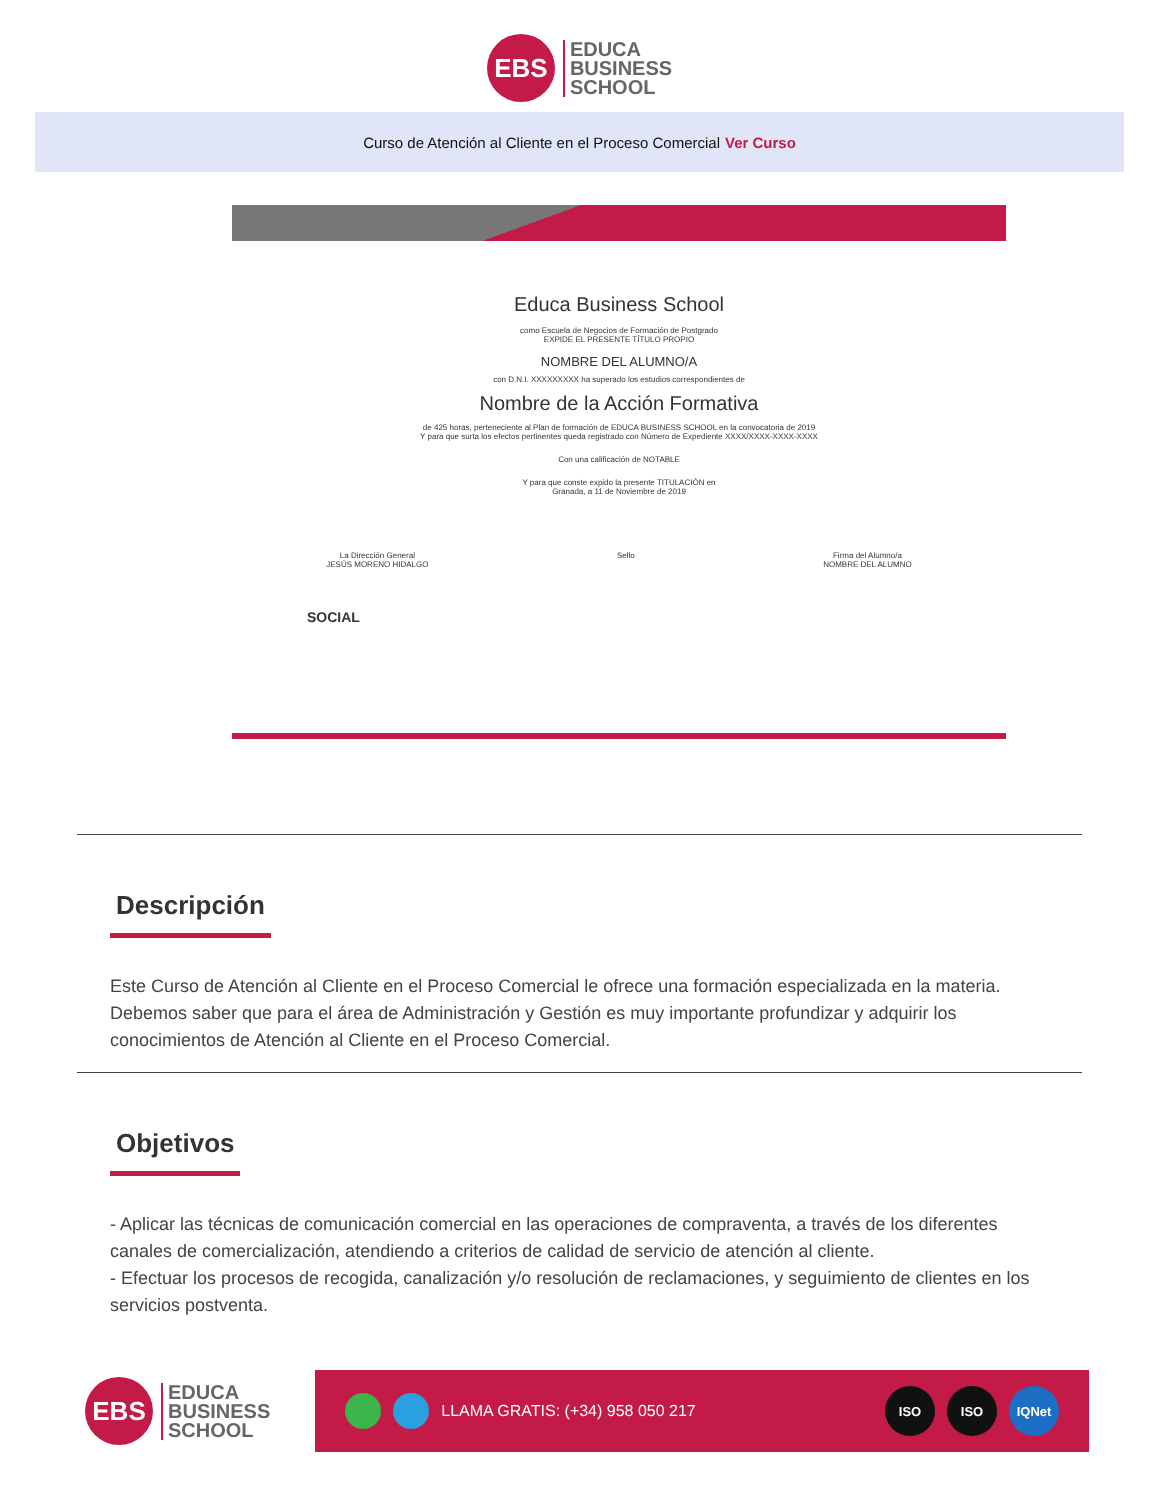EBS
EDUCA
BUSINESS
SCHOOL
Curso de Atención al Cliente en el Proceso Comercial Ver Curso
Educa Business School
como Escuela de Negocios de Formación de Postgrado
EXPIDE EL PRESENTE TÍTULO PROPIO
NOMBRE DEL ALUMNO/A
con D.N.I. XXXXXXXXX ha superado los estudios correspondientes de
Nombre de la Acción Formativa
de 425 horas, perteneciente al Plan de formación de EDUCA BUSINESS SCHOOL en la convocatoria de 2019
Y para que surta los efectos pertinentes queda registrado con Número de Expediente XXXX/XXXX-XXXX-XXXX
Con una calificación de NOTABLE
Y para que conste expido la presente TITULACIÓN en
Granada, a 11 de Noviembre de 2019
La Dirección General
JESÚS MORENO HIDALGO Sello Firma del Alumno/a
NOMBRE DEL ALUMNO
SOCIAL
Descripción
Este Curso de Atención al Cliente en el Proceso Comercial le ofrece una formación especializada en la materia. Debemos saber que para el área de Administración y Gestión es muy importante profundizar y adquirir los conocimientos de Atención al Cliente en el Proceso Comercial.
Objetivos
- Aplicar las técnicas de comunicación comercial en las operaciones de compraventa, a través de los diferentes canales de comercialización, atendiendo a criterios de calidad de servicio de atención al cliente.
- Efectuar los procesos de recogida, canalización y/o resolución de reclamaciones, y seguimiento de clientes en los servicios postventa.
EBS
EDUCA
BUSINESS
SCHOOL
LLAMA GRATIS: (+34) 958 050 217
ISO ISO IQNet